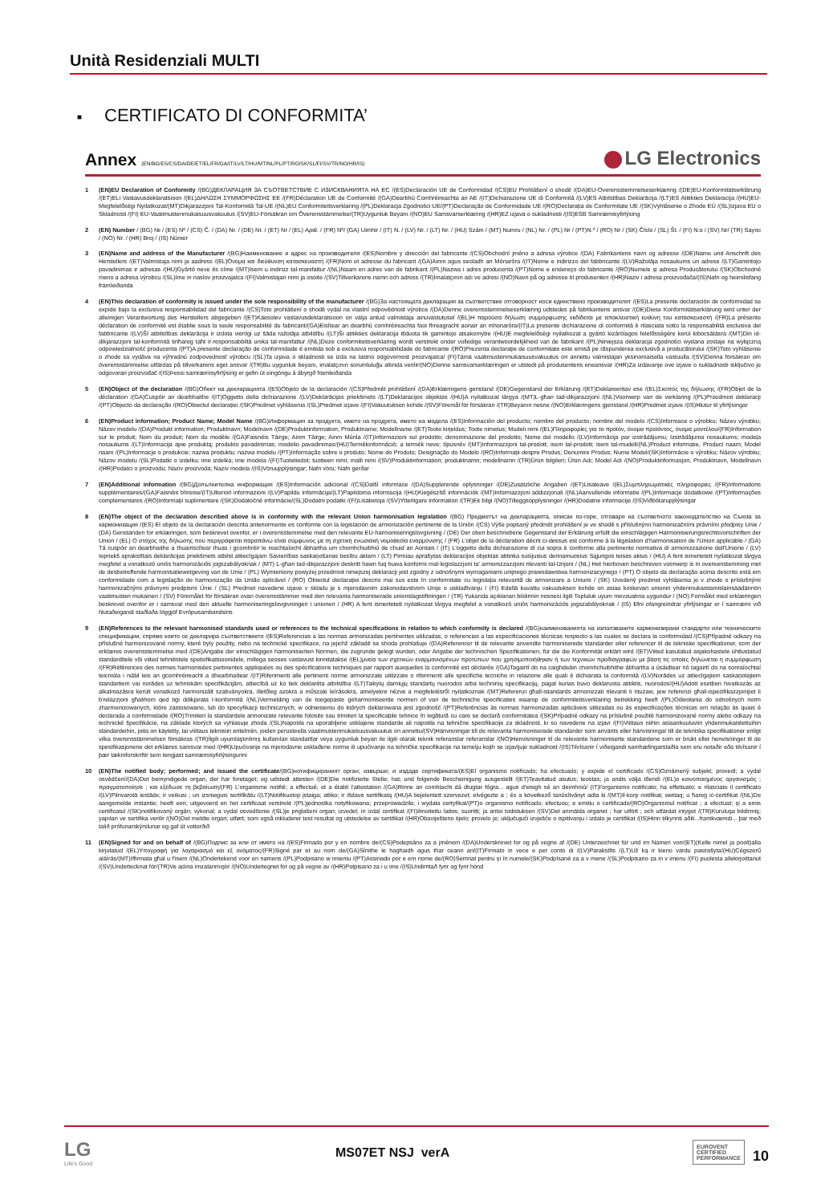Unità Residenziali MULTI
■ CERTIFICATO DI CONFORMITA’
Annex (EN/BG/ES/CS/DA/DE/ET/EL/FR/GA/IT/LV/LT/HU/MT/NL/PL/PT/RO/SK/SL/FI/SV/TR/NO/HR/IS)
LG Electronics
1 (EN)EU Declaration of Conformity /(BG)ДЕКЛАРАЦИЯ ЗА СЪОТВЕТСТВИЕ С ИЗИСКВАНИЯТА НА ЕС /(ES)Declaración UE de Conformidad /(CS)EU Prohlášení o shodě /(DA)EU-Overensstemmelseserklæring /(DE)EU-Konformitätserklärung /(ET)ELi Vastavusdeklaratsioon /(EL)ΔΗΛΩΣΗ ΣΥΜΜΟΡΦΩΣΗΣ ΕΕ /(FR)Déclaration UE de Conformité /(GA)Dearbhú Comhréireachta an AE /(IT)Dichiarazione UE di Conformità /(LV)ES Atbilstības Deklarācija /(LT)ES Atitikties Deklaracija /(HU)EU-Megfelelőségi Nyilatkozat/(MT)Dikjarazzjoni Tal-Konformità Tal-UE /(NL)EU Conformiteitsverklaring /(PL)Deklaracja Zgodności UE/(PT)Declaração de Conformidade UE /(RO)Declarația de Conformitate UE /(SK)Vyhlásenie o Zhode EÚ /(SL)Izjava EU o Skladnosti /(FI) EU-Vaatimustenmukaisuusvakuutus /(SV)EU-Försäkran om Överensstämmelse/(TR)Uygunluk Beyanı /(NO)EU Samsvarserklæring /(HR)EZ izjava o sukladnosti /(IS)ESB Samræmisyfirlýsing
2 (EN) Number / (BG) № / (ES) Nº / (CS) Č. / (DA) Nr. / (DE) Nr. / (ET) Nr / (EL) Αριθ. / (FR) Nº/ (GA) Uimhir / (IT) N. / (LV) Nr. / (LT) Nr. / (HU) Szám / (MT) Numru / (NL) Nr. / (PL) Nr / (PT)N.º / (RO) Nr / (SK) Číslo / (SL) Št. / (FI) N:o / (SV) Nr/ (TR) Sayısı / (NO) Nr. / (HR) Broj / (IS) Númer
3 (EN)Name and address of the Manufacturer /(BG)Наименование и адрес на производителя /(ES)Nombre y dirección del fabricante /(CS)Obchodní jméno a adresa výrobce /(DA) Fabrikantens navn og adresse /(DE)Name und Anschrift des Herstellers /(ET)Valmistaja nimi ja aadress /(EL)Όνομα και διεύθυνση κατασκευαστή /(FR)Nom et adresse du fabricant /(GA)Ainm agus seoladh an Mónaróra /(IT)Nome e indirizzo del fabbricante /(LV)Ražotāja nosaukums un adrese /(LT)Gamintojo pavadinimas ir adresas /(HU)Gyártó neve és címe /(MT)Isem u indirizz tal-manifattur /(NL)Naam en adres van de fabrikant /(PL)Nazwa i adres producenta /(PT)Nome e endereço do fabricante /(RO)Numele și adresa Producătorului /(SK)Obchodné meno a adresa výrobcu /(SL)Ime in naslov proizvajalca /(FI)Valmistajan nimi ja osoite /(SV)Tillverkarens namn och adress /(TR)İmalatçının adı ve adresi /(NO)Navn på og adresse til produsenten /(HR)Naziv i adresa proizvođača/(IS)Nafn og heimilisfang framleiðanda
4 (EN)This declaration of conformity is issued under the sole responsibility of the manufacturer /(BG)За настоящата декларация за съответствие отговорност носи единствено производителят /(ES)La presente declaración de conformidad se expide bajo la exclusiva responsabilidad del fabricante /(CS)Toto prohlášení o shodě vydal na vlastní odpovědnost výrobce /(DA)Denne overensstemmelseserklæring udstedes på fabrikantens ansvar /(DE)Diese Konformitätserklärung wird unter der alleinigen Verantwortung des Herstellers abgegeben /(ET)Käesolev vastavusdeklaratsioon on välja antud valmistaja ainuvastutusel /(EL)Η παρούσα δήλωση συμμόρφωσης εκδίδεται με αποκλειστική ευθύνη του κατασκευαστή /(FR)La présente déclaration de conformité est établie sous la seule responsabilité du fabricant/(GA)Eisítear an dearbhú comhréireachta faoi fhreagracht aonair an mhonaróra/(IT)La presente dichiarazione di conformità è rilasciata sotto la responsabilità esclusiva del fabbricante /(LV)Šī atbilstības deklarācija ir izdota vienīgi uz šāda ražotāja atbildību /(LT)Ši atitikties deklaracija išduota tik gamintojo atsakomybe /(HU)E megfelelőségi nyilatkozat a gyártó kizárólagos felelősségére kerül kibocsátásra /(MT)Din id-dikjarazzjoni tal-konformità tinħareg taħt ir-responsabbiltà unika tal-manifattur /(NL)Deze conformiteitsverklaring wordt verstrekt onder volledige verantwoordelijkheid van de fabrikant /(PL)Niniejsza deklaracja zgodności wydana zostaje na wyłączną odpowiedzialność producenta /(PT)A presente declaração de conformidade é emitida sob a exclusiva responsabilidade do fabricante /(RO)Prezenta declarație de conformitate este emisă pe răspunderea exclusivă a producătorului /(SK)Toto vyhlásenie o zhode sa vydáva na výhradnú zodpovednosť výrobcu /(SL)Ta izjava o skladnosti se izda na lastno odgovornost proizvajalca/ (FI)Tämä vaatimustenmukaisuusvakuutus on annettu valmistajan yksinomaisella vastuulla /(SV)Denna försäkran om överensstämmelse utfärdas på tillverkarens eget ansvar /(TR)Bu uygunluk beyanı, imalatçının sorumluluğu altında verilir/(NO)Denne samsvarserklæringen er utstedt på produsentens eneansvar /(HR)Za izdavanje ove izjave o sukladnosti isključivo je odgovoran proizvođač /(IS)Þessi samræmisyfirlýsing er gefin út eingöngu á ábyrgð framleiðanda
5 (EN)Object of the declaration /(BG)Обект на декларацията /(ES)Objeto de la declaración /(CS)Předmět prohlášení /(DA)Erklæringens genstand /(DE)Gegenstand der Erklärung /(ET)Deklareeritav ese /(EL)Σκοπός της δήλωσης /(FR)Objet de la déclaration /(GA)Cuspóir an dearbhaithe /(IT)Oggetto della dichiarazione /(LV)Deklarācijas priekšmets /(LT)Deklaracijos objektas /(HU)A nyilatkozat tárgya /(MT)L-għan tad-dikjarazzjoni /(NL)Voorwerp van de verklaring /(PL)Przedmiot deklaracji /(PT)Objecto da declaração /(RO)Obiectul declarației /(SK)Predmet vyhlásenia /(SL)Predmet izjave /(FI)Vakuutuksen kohde /(SV)Föremål för försäkran /(TR)Beyanın nesne /(NO)Erklæringens gjenstand /(HR)Predmet izjave /(IS)Hlutur til yfirlýsingar
6 (EN)Product information; Product Name; Model Name /(BG)Информация за продукта, името на продукта, името на модела /(ES)Información del producto; nombre del producto; nombre del modelo /(CS)Informace o výrobku; Název výrobku; Název modelu /(DA)Produkt information; Produktnavn; Modelnavn /(DE)Produktinformation; Produktname; Modellname /(ET)Toote kirjeldus; Toote nimetus; Mudeli nimi /(EL)Πληροφορίες για το προϊόν, όνομα προϊόντος, όνομα μοντέλου/(FR)Information sur le produit; Nom du produit; Nom du modèle /(GA)Faisnéis Táirge; Ainm Táirge; Ainm Múnla /(IT)Informazioni sul prodotto; denominazione del prodotto; Nome del modello /(LV)Informācija par izstrādājumu; Izstrādājuma nosaukums; modeļa nosaukums /(LT)Informacija apie produktą; produkto pavadinimas; modelio pavadinimas/(HU)Termékinformáció; a termék neve; típusnév /(MT)Informazzjoni tal-prodott; isem tal-prodott; isem tal-mudell/(NL)Product informatie, Product naam; Model naam /(PL)Informacje o produkcie; nazwa produktu; nazwa modelu /(PT)Informação sobre o produto; Nome do Produto; Designação do Modelo /(RO)Informații despre Produs; Denumire Produs; Nume Model/(SK)Informácie o výrobku; Názov výrobku; Názov modelu /(SL)Podatki o izdelku; ime izdelka; ime modela /(FI)Tuotetiedot; tuotteen nimi; malli nimi /(SV)Produktinformation; produktnamn; modellnamn /(TR)Ürün bilgileri; Ürün Adı; Model Adı /(NO)Produktinformasjon, Produktnavn, Modellnavn /(HR)Podatci o proizvodu; Naziv proizvoda; Naziv modela /(IS)Vöruupplýsingar; Nafn vöru; Nafn gerðar
7 (EN)Additional information /(BG)Допълнителна информация /(ES)Información adicional /(CS)Další informace /(DA)Supplerende oplysninger /(DE)Zusätzliche Angaben /(ET)Lisateave /(EL)Συμπληρωματικές πληροφορίες /(FR)Informations supplémentaires/(GA)Faisnéis bhreise/(IT)Ulteriori informazioni /(LV)Papildu informācija/(LT)Papildoma informacija /(HU)Kiegészítő információk /(MT)Informazzjoni addizzjonali /(NL)Aanvullende informatie /(PL)Informacje dodatkowe /(PT)Informações complementares /(RO)Informații suplimentare /(SK)Dodatočné informácie/(SL)Dodatni podatki /(FI)Lisätietoja /(SV)Ytterligare information /(TR)Ek bilgi /(NO)Tilleggsopplysninger /(HR)Dodatne informacije /(IS)Viðbótarupplýsingar
8 (EN)The object of the declaration described above is in conformity with the relevant Union harmonisation legislation /(BG) Предметът на декларацията, описан по-горе, отговаря на съответното законодателство на Съюза за хармонизация /(ES) El objeto de la declaración descrita anteriormente es conforme con la legislación de armonización pertinente de la Unión /(CS) Výše popsaný předmět prohlášení je ve shodě s příslušnými harmonizačními právními předpisy Unie / (DA) Genstanden for erklæringen, som beskrevet ovenfor, er i overensstemmelse med den relevante EU-harmoniseringslovgivning / (DE) Der oben beschriebene Gegenstand der Erklärung erfüllt die einschlägigen Harmonisierungsrechtsvorschriften der Union / (EL) Ο στόχος της δήλωσης που περιγράφεται παραπάνω είναι σύμφωνος με τη σχετική ενωσιακή νομοθεσία εναρμόνισης / (FR) L'objet de la déclaration décrit ci-dessus est conforme à la législation d'harmonisation de l'Union applicable / (GA) Tá cuspóir an dearbhaithe a thuairiscítear thuas i gcomhréir le reachtaíocht ábhartha um chomhchuibhiú de chuid an Aontais / (IT) L'oggetto della dichiarazione di cui sopra è conforme alla pertinente normativa di armonizzazione dell'Unione / (LV) Iepriekš aprakstītais deklarācijas priekšmets atbilst attiecīgajam Savienības saskaņošanas tiesību aktam / (LT) Pirmiau aprašytas deklaracijos objektas atitinka susijusius derinamuosius Sąjungos teisės aktus / (HU) A fent ismertetett nyilatkozat tárgya megfelel a vonatkozó uniós harmonizációs jogszabályoknak / (MT) L-għan tad-dikjarazzjoni deskritt hawn fuq huwa konformi mal-leġislazzjoni ta' armonizzazzjoni rilevanti tal-Unjoni / (NL) Het hierboven beschreven voorwerp is in overeenstemming met de desbetreffende harmonisatiewetgeving van de Unie / (PL) Wymieniony powyżej przedmiot niniejszej deklaracji jest zgodny z odnośnymi wymaganiami unijnego prawodawstwa harmonizacyjnego / (PT) O objeto da declaração acima descrito está em conformidade com a legislação de harmonização da União aplicável / (RO) Obiectul declarației descris mai sus este în conformitate cu legislația relevantă de armonizare a Uniunii / (SK) Uvedený predmet vyhlásenia je v zhode s príslušnými harmonizačnými právnymi predpismi Únie / (SL) Predmet navedene izjave v skladu je s mjerodavnim zakonodavstvom Unije o usklađivanju / (FI) Edellä kuvattu vakuutuksen kohde on asiaa koskevan unionin yhdenmukaistamislainsäädännön vaatimusten mukainen / (SV) Föremålet för försäkran ovan överensstämmer med den relevanta harmoniserade unionslagstiftningen / (TR) Yukarıda açıklanan bildirinin nesnesi ilgili Topluluk uyum mevzuatına uygundur / (NO) Formålet med erklæringen beskrevet ovenfor er i samsvar med den aktuelle harmoniseringslovgivningen i unionen / (HR) A fent ismertetett nyilatkozat tárgya megfelel a vonatkozó uniós harmonizációs jogszabályoknak / (IS) Efni ofangreindrar yfirlýsingar er í samræmi við hlutaðeigandi staðlaða löggjöf Evrópusambandsins
9 (EN)References to the relevant harmonised standards used or references to the technical specifications in relation to which conformity is declared /(BG)наименованията на използваните хармонизирани стандарти или техническите спецификации, спрямо които се декларира съответствието /(ES)Referencias a las normas armonizadas pertinentes utilizadas, o referencias a las especificaciones técnicas respecto a las cuales se declara la conformidad /(CS)Případné odkazy na příslušné harmonizované normy, které byly použity, nebo na technické specifikace, na jejichž základě se shoda prohlašuje /(DA)Referencer til de relevante anvendte harmoniserede standarder eller referencer til de tekniske specifikationer, som der erklæres overensstemmelse med /(DE)Angabe der einschlägigen harmonisierten Normen, die zugrunde gelegt wurden, oder Angabe der technischen Spezifikationen, für die die Konformität erklärt wird /(ET)Viited kasutatud asjakohastele ühtlustatud standarditele või viited tehnilistele spetsifikatsioonidele, millega seoses vastavust kinnitatakse /(EL)μνεία των σχετικών εναρμονισμένων προτύπων που χρησιμοποιήθηκαν ή των τεχνικών προδιαγραφών με βάση τις οποίες δηλώνεται η συμμόρφωση /(FR)Références des normes harmonisées pertinentes appliquées ou des spécifications techniques par rapport auxquelles la conformité est déclarée /(GA)Tagairtí do na caighdeáin chomhchuibhithe ábhartha a úsáidtear nó tagairtí do na sonraíochtaí teicniúla i ndáil leis an gcomhréireacht a dhearbhaítear /(IT)Riferimenti alle pertinenti norme armonizzate utilizzate o riferimenti alle specifiche tecniche in relazione alle quali è dichiarata la conformità /(LV)Norādes uz attiecīgajiem saskaņotajiem standartiem vai norādes uz tehniskām specifikācijām, attiecībā uz ko tiek deklarēta atbilstība /(LT)Taikytų darniųjų standartų nuorodos arba techninių specifikacijų, pagal kurias buvo deklaruota atitiktis, nuorodos/(HU)Adott esetben hivatkozás az alkalmazásra került vonatkozó harmonizált szabványokra, illetőleg azokra a műszaki leírásokra, amelyekre nézve a megfelelésről nyilatkoznak /(MT)Referenzi għall-istandards armonizzati rilevanti li ntużaw, jew referenzi għall-ispeċifikazzjonijiet li b'relazzjoni għalihom qed tiġi ddikjarata l-konformità /(NL)Vermelding van de toegepaste geharmoniseerde normen of van de technische specificaties waarop de conformiteitsverklaring betrekking heeft /(PL)Odwołania do odnośnych norm zharmonizowanych, które zastosowano, lub do specyfikacji technicznych, w odniesieniu do których deklarowana jest zgodność /(PT)Referências às normas harmonizadas aplicáveis utilizadas ou às especificações técnicas em relação às quais é declarada a conformidade /(RO)Trimiteri la standardele armonizate relevante folosite sau trimiteri la specificațiile tehnice în legătură cu care se declară conformitatea /(SK)Prípadné odkazy na príslušné použité harmonizované normy alebo odkazy na technické špecifikácie, na základe ktorých sa vyhlasuje zhoda /(SL)Napotila na uporabljene usklajene standarde ali napotila na tehnične specifikacije za skladnost, ki so navedene na izjavi /(FI)Viittaus niihin asiaankuuluviin yhdenmukaistettuihin standardeihin, joita on käytetty, tai viittaus teknisiin eritelmiin, joiden perusteella vaatimustenmukaisuusvakuutus on annettu/(SV)Hänvisningar till de relevanta harmoniserade standarder som använts eller hänvisningar till de tekniska specifikationer enligt vilka överensstämmelsen försäkras /(TR)İlgili uyumlaştırılmış kullanılan standartlar veya uygunluk beyan ile ilgili olarak teknik referanslar referanslar /(NO)Henvisninger til de relevante harmoniserte standardene som er brukt eller henvisninger til de spesifikasjonene det erklæres samsvar med /(HR)Upućivanje na mjerodavne usklađene norme ili upućivanje na tehničke specifikacije na temelju kojih se izjavljuje sukladnost /(IS)Tilvísanir í viðeigandi samhæfingarstaðla sem eru notaðir eða tilvísanir í þær tækniforskriftir sem tengjast samræmisyfirlýsingunni
10 (EN)The notified body; performed; and issued the certificate/(BG)нотифицираният орган; извърши; и издаде сертификата/(ES)El organismo notificado; ha efectuado; y expide el certificado /(CS)Oznámený subjekt; provedl; a vydal osvědčení/(DA)Det bemyndigede organ; der har foretaget; og udstedt attesten /(DE)Die notifizierte Stelle; hat; und folgende Bescheinigung ausgestellt /(ET)Teavitatud asutus; teostas; ja andis välja tõendi /(EL)ο κοινοποιημένος οργανισμός ; πραγματοποίησε ; και εξέδωσε τη βεβαίωση/(FR) L'organisme notifié; a effectué; et a établi l'attestation /(GA)Rinne an comhlacht dá dtugtar fógra... agus d'eisigh sé an deimhniú/ (IT)l'organismo notificato; ha effettuato; e rilasciato il certificato /(LV)Pilnvarotā iestāde; ir veikusi ; un izsniegusi sertifikātu /(LT)Notifikuotoji įstaiga; atliko; ir išdavė sertifikatą /(HU)A bejelentett szervezet; elvégezte a ; és a következő tanúsítványt adta ki /(MT)Il-korp notifikat; wettaq; u ħareġ iċ-ċertifikat /(NL)De aangemelde instantie; heeft een; uitgevoerd en het certificaat verstrekt /(PL)jednostka notyfikowana; przeprowadziła; i wydała certyfikat/(PT)o organismo notificado; efectuou; e emitiu o certificado/(RO)Organismul notificat ; a efectuat; și a emis certificatul /(SK)notifikovaný orgán; vykonal; a vydal osvedčenie /(SL)je priglašeni organ; izvedel; in izdal certifikat /(FI)ilmoitettu laitos; suoritti; ja antoi todistuksen /(SV)Det anmälda organet ; har utfört ; och utfärdat intyget /(TR)Kuruluşa bildirmiş; yapılan ve sertifika verilir /(NO)Det meldte organ; utført; som også inkluderer test resultat og utstedelse av sertifikat /(HR)Obaviješteno tijelo; provelo je; uključujući izvješće o ispitivanju i izdalo je certifikat /(IS)Hinn tilkynnti aðili...framkvæmdi... þar með talið prófunarskýrslunar og gaf út vottorðið
11 (EN)Signed for and on behalf of /(BG)Подпис за или от името на /(ES)Firmado por y en nombre de/(CS)Podepsáno za a jménem /(DA)Underskrevet for og på vegne af /(DE) Unterzeichnet für und im Namen von/(ET)(Kelle nimel ja poolt)alla kirjutatud /(EL)Υπογραφή για λογαριασμό και εξ ονόματος/(FR)Signé par et au nom de/(GA)Sínithe le haghaidh agus thar ceann an/(IT)Firmato in vece e per conto di /(LV)Parakstīts /(LT)Už ką ir kieno vardu pasirašyta/(HU)Cégszerű aláírás/(MT)Iffirmata għal u f'isem /(NL)Ondertekend voor en namens /(PL)Podpisano w imieniu /(PT)Assinado por e em nome de/(RO)Semnat pentru și în numele/(SK)Podpísané za a v mene /(SL)Podpisano za in v imenu /(FI) puolesta allekirjoittanut /(SV)Undertecknat för/(TR)Ve adına imzalanmıştır /(NO)Undertegnet for og på vegne av /(HR)Potpisano za i u ime /(IS)Undirritað fyrir og fyrir hönd
LG
Life's Good
MS07ET NSJ verA
EUROVENT
CERTIFIED
PERFORMANCE
10